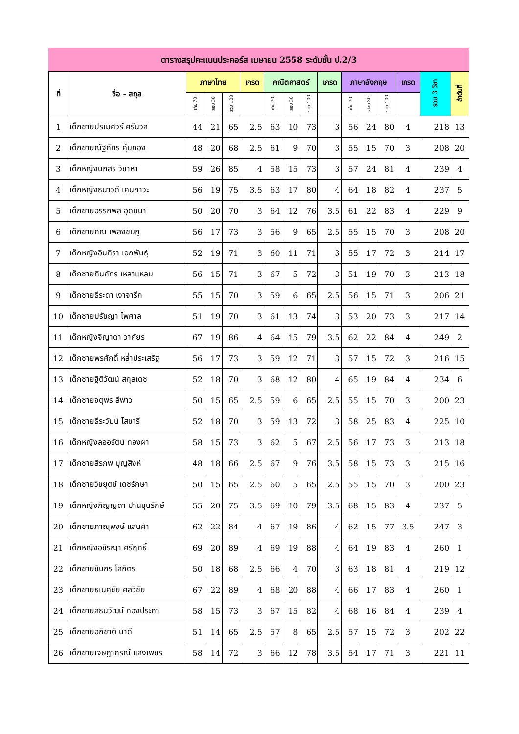ตารางสรุปคะแนนประคอร์ส เมษายน 2558 ระดับชั้น ป.2/3
| ที่ | ชื่อ - สกุล | ภาษาไทย | | | เกรด | คณิตศาสตร์ | | | เกรด | ภาษาอังกฤษ | | | เกรด | รวม 3 วิชา | ลำดับที่ |
| --- | --- | --- | --- | --- | --- | --- | --- | --- | --- | --- | --- | --- | --- | --- | --- |
| | | เก็บ 70 | สอบ 30 | รวม 100 | | เก็บ 70 | สอบ 30 | รวม 100 | | เก็บ 70 | สอบ 30 | รวม 100 | | | |
| 1 | เด็กชายปรเมศวร์ ศรีนวล | 44 | 21 | 65 | 2.5 | 63 | 10 | 73 | 3 | 56 | 24 | 80 | 4 | 218 | 13 |
| 2 | เด็กชายณัฐภัทร คุ้มกอง | 48 | 20 | 68 | 2.5 | 61 | 9 | 70 | 3 | 55 | 15 | 70 | 3 | 208 | 20 |
| 3 | เด็กหญิงนภสร วิชาหา | 59 | 26 | 85 | 4 | 58 | 15 | 73 | 3 | 57 | 24 | 81 | 4 | 239 | 4 |
| 4 | เด็กหญิงธนาวดี เคนภาวะ | 56 | 19 | 75 | 3.5 | 63 | 17 | 80 | 4 | 64 | 18 | 82 | 4 | 237 | 5 |
| 5 | เด็กชายอรรถพล อุดมนา | 50 | 20 | 70 | 3 | 64 | 12 | 76 | 3.5 | 61 | 22 | 83 | 4 | 229 | 9 |
| 6 | เด็กชายภณ เพลิงชมภู | 56 | 17 | 73 | 3 | 56 | 9 | 65 | 2.5 | 55 | 15 | 70 | 3 | 208 | 20 |
| 7 | เด็กหญิงอินทิรา เอกพันธุ์ | 52 | 19 | 71 | 3 | 60 | 11 | 71 | 3 | 55 | 17 | 72 | 3 | 214 | 17 |
| 8 | เด็กชายทินภัทร เหลาแหลม | 56 | 15 | 71 | 3 | 67 | 5 | 72 | 3 | 51 | 19 | 70 | 3 | 213 | 18 |
| 9 | เด็กชายธีระดา เงาจารึก | 55 | 15 | 70 | 3 | 59 | 6 | 65 | 2.5 | 56 | 15 | 71 | 3 | 206 | 21 |
| 10 | เด็กชายปรัชญา ไพศาล | 51 | 19 | 70 | 3 | 61 | 13 | 74 | 3 | 53 | 20 | 73 | 3 | 217 | 14 |
| 11 | เด็กหญิงจิญาดา วาศัยร | 67 | 19 | 86 | 4 | 64 | 15 | 79 | 3.5 | 62 | 22 | 84 | 4 | 249 | 2 |
| 12 | เด็กชายพรศักดิ์ หล่ำประเสริฐ | 56 | 17 | 73 | 3 | 59 | 12 | 71 | 3 | 57 | 15 | 72 | 3 | 216 | 15 |
| 13 | เด็กชายฐิติวัฒน์ สกุลเดช | 52 | 18 | 70 | 3 | 68 | 12 | 80 | 4 | 65 | 19 | 84 | 4 | 234 | 6 |
| 14 | เด็กชายจตุพร สีพาว | 50 | 15 | 65 | 2.5 | 59 | 6 | 65 | 2.5 | 55 | 15 | 70 | 3 | 200 | 23 |
| 15 | เด็กชายธีระวัมน์ โสชารี | 52 | 18 | 70 | 3 | 59 | 13 | 72 | 3 | 58 | 25 | 83 | 4 | 225 | 10 |
| 16 | เด็กหญิงลออรัตน์ ทองผา | 58 | 15 | 73 | 3 | 62 | 5 | 67 | 2.5 | 56 | 17 | 73 | 3 | 213 | 18 |
| 17 | เด็กชายสิรภพ บุญสิงห์ | 48 | 18 | 66 | 2.5 | 67 | 9 | 76 | 3.5 | 58 | 15 | 73 | 3 | 215 | 16 |
| 18 | เด็กชายวิชยุตช์ เดชรักษา | 50 | 15 | 65 | 2.5 | 60 | 5 | 65 | 2.5 | 55 | 15 | 70 | 3 | 200 | 23 |
| 19 | เด็กหญิงภิญญดา ปานขุนรักษ์ | 55 | 20 | 75 | 3.5 | 69 | 10 | 79 | 3.5 | 68 | 15 | 83 | 4 | 237 | 5 |
| 20 | เด็กชายภาณุพงษ์ แสนคำ | 62 | 22 | 84 | 4 | 67 | 19 | 86 | 4 | 62 | 15 | 77 | 3.5 | 247 | 3 |
| 21 | เด็กหญิงอชิรญา ศรีฤทธิ์ | 69 | 20 | 89 | 4 | 69 | 19 | 88 | 4 | 64 | 19 | 83 | 4 | 260 | 1 |
| 22 | เด็กชายชินกร โสภิตร | 50 | 18 | 68 | 2.5 | 66 | 4 | 70 | 3 | 63 | 18 | 81 | 4 | 219 | 12 |
| 23 | เด็กชายธเนศชัย คลวิชัย | 67 | 22 | 89 | 4 | 68 | 20 | 88 | 4 | 66 | 17 | 83 | 4 | 260 | 1 |
| 24 | เด็กชายสธนวัฒน์ ทองประภา | 58 | 15 | 73 | 3 | 67 | 15 | 82 | 4 | 68 | 16 | 84 | 4 | 239 | 4 |
| 25 | เด็กชายอถิชาติ นาดี | 51 | 14 | 65 | 2.5 | 57 | 8 | 65 | 2.5 | 57 | 15 | 72 | 3 | 202 | 22 |
| 26 | เด็กชายเจษฎาภรณ์ แสงเพชร | 58 | 14 | 72 | 3 | 66 | 12 | 78 | 3.5 | 54 | 17 | 71 | 3 | 221 | 11 |